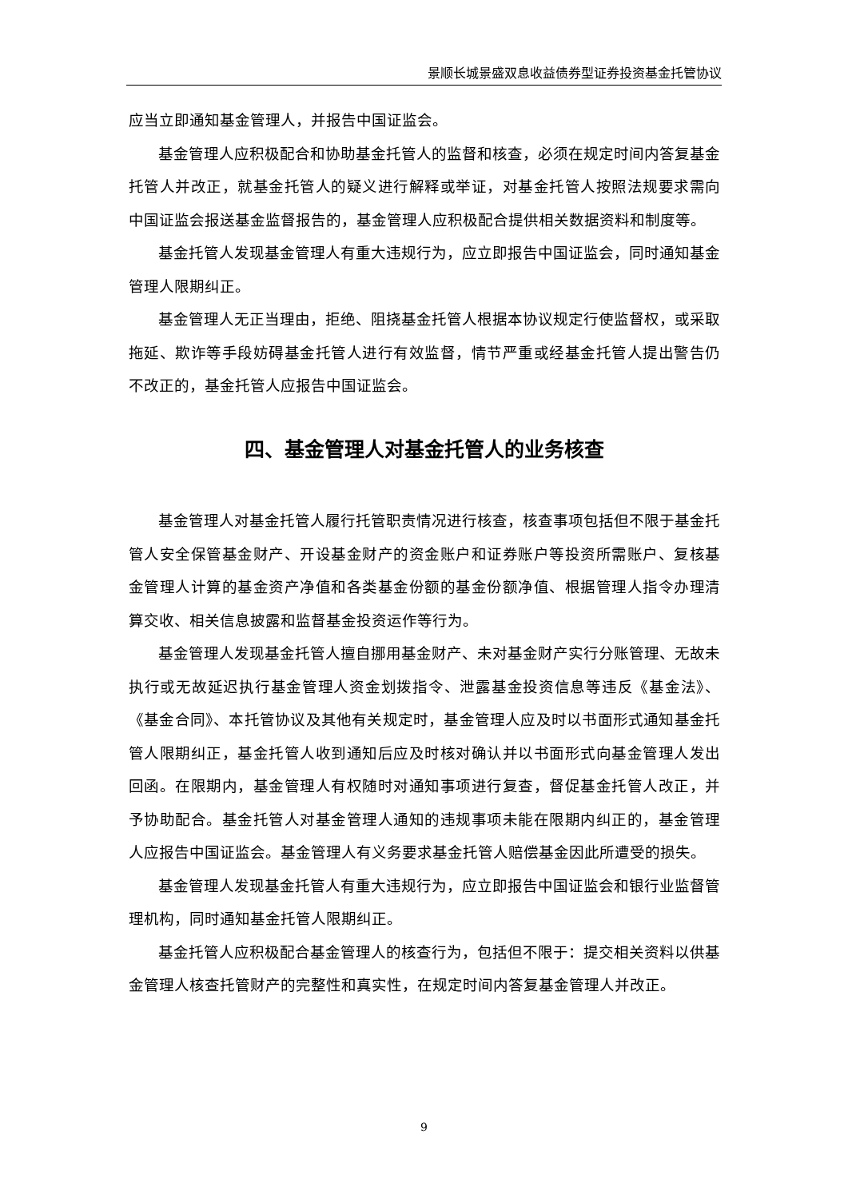景顺长城景盛双息收益债券型证券投资基金托管协议
应当立即通知基金管理人，并报告中国证监会。
基金管理人应积极配合和协助基金托管人的监督和核查，必须在规定时间内答复基金托管人并改正，就基金托管人的疑义进行解释或举证，对基金托管人按照法规要求需向中国证监会报送基金监督报告的，基金管理人应积极配合提供相关数据资料和制度等。
基金托管人发现基金管理人有重大违规行为，应立即报告中国证监会，同时通知基金管理人限期纠正。
基金管理人无正当理由，拒绝、阻挠基金托管人根据本协议规定行使监督权，或采取拖延、欺诈等手段妨碍基金托管人进行有效监督，情节严重或经基金托管人提出警告仍不改正的，基金托管人应报告中国证监会。
四、基金管理人对基金托管人的业务核查
基金管理人对基金托管人履行托管职责情况进行核查，核查事项包括但不限于基金托管人安全保管基金财产、开设基金财产的资金账户和证券账户等投资所需账户、复核基金管理人计算的基金资产净值和各类基金份额的基金份额净值、根据管理人指令办理清算交收、相关信息披露和监督基金投资运作等行为。
基金管理人发现基金托管人擅自挪用基金财产、未对基金财产实行分账管理、无故未执行或无故延迟执行基金管理人资金划拨指令、泄露基金投资信息等违反《基金法》、《基金合同》、本托管协议及其他有关规定时，基金管理人应及时以书面形式通知基金托管人限期纠正，基金托管人收到通知后应及时核对确认并以书面形式向基金管理人发出回函。在限期内，基金管理人有权随时对通知事项进行复查，督促基金托管人改正，并予协助配合。基金托管人对基金管理人通知的违规事项未能在限期内纠正的，基金管理人应报告中国证监会。基金管理人有义务要求基金托管人赔偿基金因此所遭受的损失。
基金管理人发现基金托管人有重大违规行为，应立即报告中国证监会和银行业监督管理机构，同时通知基金托管人限期纠正。
基金托管人应积极配合基金管理人的核查行为，包括但不限于：提交相关资料以供基金管理人核查托管财产的完整性和真实性，在规定时间内答复基金管理人并改正。
9